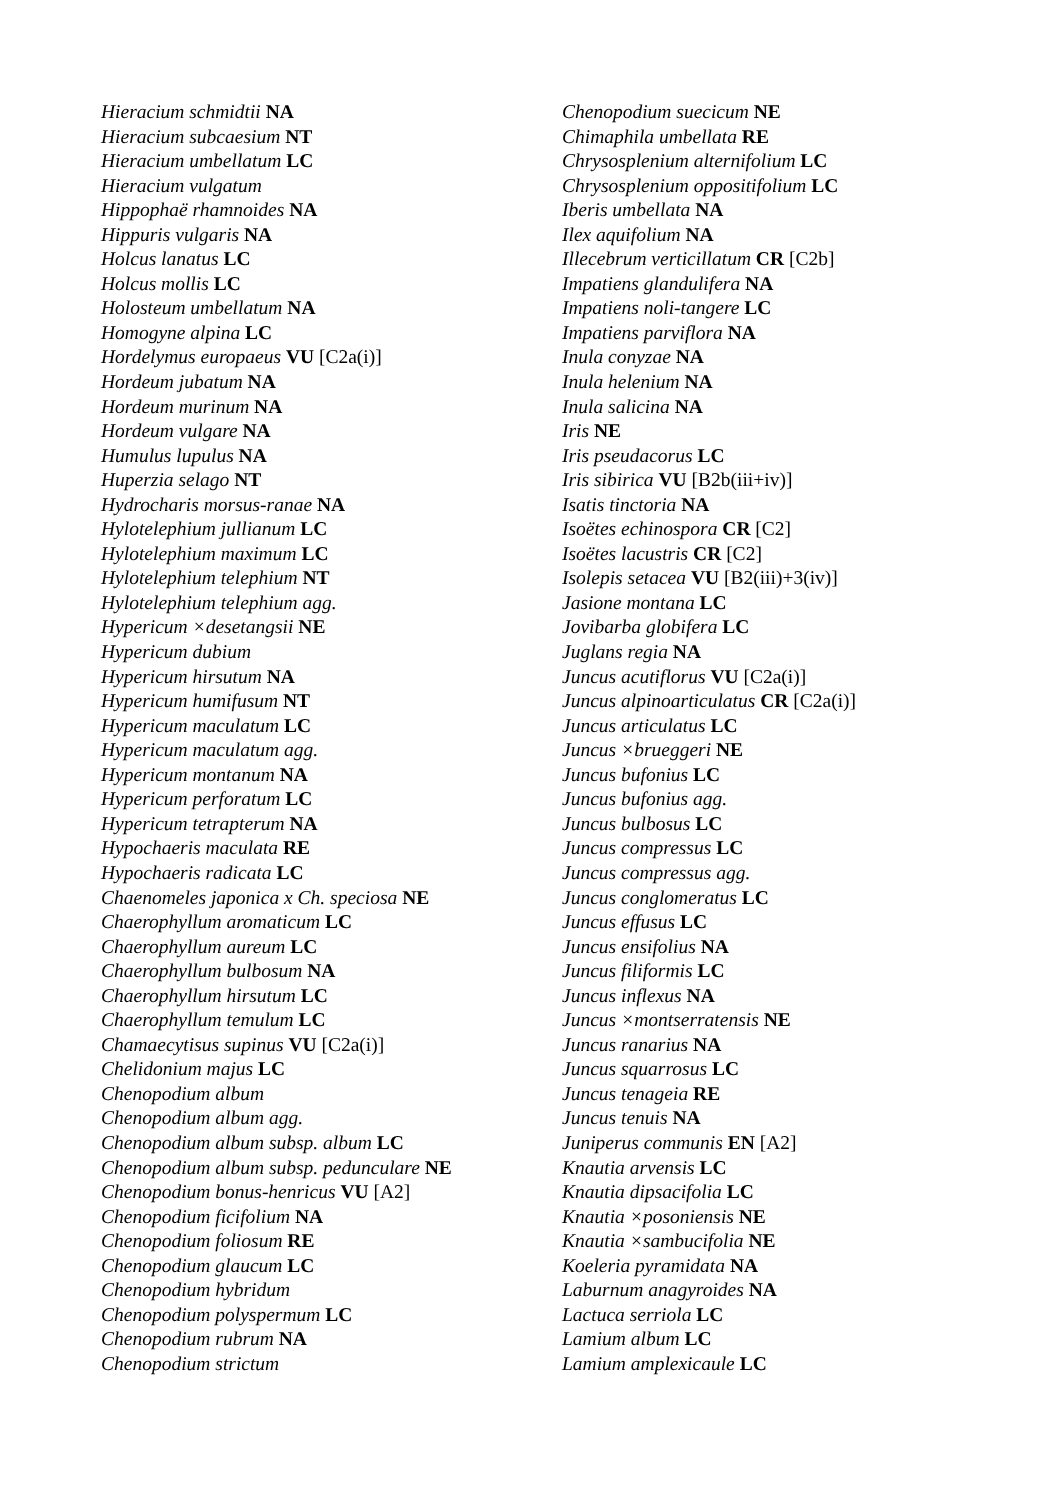Hieracium schmidtii NA
Hieracium subcaesium NT
Hieracium umbellatum LC
Hieracium vulgatum
Hippophaë rhamnoides NA
Hippuris vulgaris NA
Holcus lanatus LC
Holcus mollis LC
Holosteum umbellatum NA
Homogyne alpina LC
Hordelymus europaeus VU [C2a(i)]
Hordeum jubatum NA
Hordeum murinum NA
Hordeum vulgare NA
Humulus lupulus NA
Huperzia selago NT
Hydrocharis morsus-ranae NA
Hylotelephium jullianum LC
Hylotelephium maximum LC
Hylotelephium telephium NT
Hylotelephium telephium agg.
Hypericum ×desetangsii NE
Hypericum dubium
Hypericum hirsutum NA
Hypericum humifusum NT
Hypericum maculatum LC
Hypericum maculatum agg.
Hypericum montanum NA
Hypericum perforatum LC
Hypericum tetrapterum NA
Hypochaeris maculata RE
Hypochaeris radicata LC
Chaenomeles japonica x Ch. speciosa NE
Chaerophyllum aromaticum LC
Chaerophyllum aureum LC
Chaerophyllum bulbosum NA
Chaerophyllum hirsutum LC
Chaerophyllum temulum LC
Chamaecytisus supinus VU [C2a(i)]
Chelidonium majus LC
Chenopodium album
Chenopodium album agg.
Chenopodium album subsp. album LC
Chenopodium album subsp. pedunculare NE
Chenopodium bonus-henricus VU [A2]
Chenopodium ficifolium NA
Chenopodium foliosum RE
Chenopodium glaucum LC
Chenopodium hybridum
Chenopodium polyspermum LC
Chenopodium rubrum NA
Chenopodium strictum
Chenopodium suecicum NE
Chimaphila umbellata RE
Chrysosplenium alternifolium LC
Chrysosplenium oppositifolium LC
Iberis umbellata NA
Ilex aquifolium NA
Illecebrum verticillatum CR [C2b]
Impatiens glandulifera NA
Impatiens noli-tangere LC
Impatiens parviflora NA
Inula conyzae NA
Inula helenium NA
Inula salicina NA
Iris NE
Iris pseudacorus LC
Iris sibirica VU [B2b(iii+iv)]
Isatis tinctoria NA
Isoëtes echinospora CR [C2]
Isoëtes lacustris CR [C2]
Isolepis setacea VU [B2(iii)+3(iv)]
Jasione montana LC
Jovibarba globifera LC
Juglans regia NA
Juncus acutiflorus VU [C2a(i)]
Juncus alpinoarticulatus CR [C2a(i)]
Juncus articulatus LC
Juncus ×brueggeri NE
Juncus bufonius LC
Juncus bufonius agg.
Juncus bulbosus LC
Juncus compressus LC
Juncus compressus agg.
Juncus conglomeratus LC
Juncus effusus LC
Juncus ensifolius NA
Juncus filiformis LC
Juncus inflexus NA
Juncus ×montserratensis NE
Juncus ranarius NA
Juncus squarrosus LC
Juncus tenageia RE
Juncus tenuis NA
Juniperus communis EN [A2]
Knautia arvensis LC
Knautia dipsacifolia LC
Knautia ×posoniensis NE
Knautia ×sambucifolia NE
Koeleria pyramidata NA
Laburnum anagyroides NA
Lactuca serriola LC
Lamium album LC
Lamium amplexicaule LC